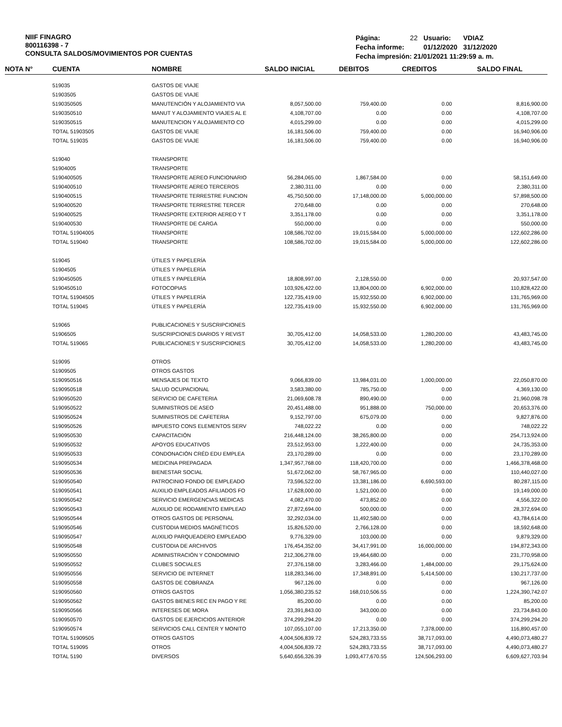NIIF FINAGRO
800116398 - 7
CONSULTA SALDOS/MOVIMIENTOS POR CUENTAS
| Página: | 22 | Usuario: | VDIAZ |
| Fecha informe: | | 01/12/2020 | 31/12/2020 |
| Fecha impresión: 21/01/2021 11:29:59 a. m. | | | |
| NOTA N° | CUENTA | NOMBRE | SALDO INICIAL | DEBITOS | CREDITOS | SALDO FINAL |
| --- | --- | --- | --- | --- | --- | --- |
| | 519035 | GASTOS DE VIAJE | | | | |
| | 51903505 | GASTOS DE VIAJE | | | | |
| | 5190350505 | MANUTENCIÓN Y ALOJAMIENTO VIA | 8,057,500.00 | 759,400.00 | 0.00 | 8,816,900.00 |
| | 5190350510 | MANUT Y ALOJAMIENTO VIAJES AL E | 4,108,707.00 | 0.00 | 0.00 | 4,108,707.00 |
| | 5190350515 | MANUTENCION Y ALOJAMIENTO CO | 4,015,299.00 | 0.00 | 0.00 | 4,015,299.00 |
| | TOTAL 51903505 | GASTOS DE VIAJE | 16,181,506.00 | 759,400.00 | 0.00 | 16,940,906.00 |
| | TOTAL 519035 | GASTOS DE VIAJE | 16,181,506.00 | 759,400.00 | 0.00 | 16,940,906.00 |
| | 519040 | TRANSPORTE | | | | |
| | 51904005 | TRANSPORTE | | | | |
| | 5190400505 | TRANSPORTE AEREO FUNCIONARIO | 56,284,065.00 | 1,867,584.00 | 0.00 | 58,151,649.00 |
| | 5190400510 | TRANSPORTE AEREO TERCEROS | 2,380,311.00 | 0.00 | 0.00 | 2,380,311.00 |
| | 5190400515 | TRANSPORTE TERRESTRE FUNCION | 45,750,500.00 | 17,148,000.00 | 5,000,000.00 | 57,898,500.00 |
| | 5190400520 | TRANSPORTE TERRESTRE TERCER | 270,648.00 | 0.00 | 0.00 | 270,648.00 |
| | 5190400525 | TRANSPORTE EXTERIOR AEREO Y T | 3,351,178.00 | 0.00 | 0.00 | 3,351,178.00 |
| | 5190400530 | TRANSPORTE DE CARGA | 550,000.00 | 0.00 | 0.00 | 550,000.00 |
| | TOTAL 51904005 | TRANSPORTE | 108,586,702.00 | 19,015,584.00 | 5,000,000.00 | 122,602,286.00 |
| | TOTAL 519040 | TRANSPORTE | 108,586,702.00 | 19,015,584.00 | 5,000,000.00 | 122,602,286.00 |
| | 519045 | ÚTILES Y PAPELERÍA | | | | |
| | 51904505 | ÚTILES Y PAPELERÍA | | | | |
| | 5190450505 | ÚTILES Y PAPELERÍA | 18,808,997.00 | 2,128,550.00 | 0.00 | 20,937,547.00 |
| | 5190450510 | FOTOCOPIAS | 103,926,422.00 | 13,804,000.00 | 6,902,000.00 | 110,828,422.00 |
| | TOTAL 51904505 | ÚTILES Y PAPELERÍA | 122,735,419.00 | 15,932,550.00 | 6,902,000.00 | 131,765,969.00 |
| | TOTAL 519045 | ÚTILES Y PAPELERÍA | 122,735,419.00 | 15,932,550.00 | 6,902,000.00 | 131,765,969.00 |
| | 519065 | PUBLICACIONES Y SUSCRIPCIONES | | | | |
| | 51906505 | SUSCRIPCIONES DIARIOS Y REVIST | 30,705,412.00 | 14,058,533.00 | 1,280,200.00 | 43,483,745.00 |
| | TOTAL 519065 | PUBLICACIONES Y SUSCRIPCIONES | 30,705,412.00 | 14,058,533.00 | 1,280,200.00 | 43,483,745.00 |
| | 519095 | OTROS | | | | |
| | 51909505 | OTROS GASTOS | | | | |
| | 5190950516 | MENSAJES DE TEXTO | 9,066,839.00 | 13,984,031.00 | 1,000,000.00 | 22,050,870.00 |
| | 5190950518 | SALUD OCUPACIONAL | 3,583,380.00 | 785,750.00 | 0.00 | 4,369,130.00 |
| | 5190950520 | SERVICIO DE CAFETERIA | 21,069,608.78 | 890,490.00 | 0.00 | 21,960,098.78 |
| | 5190950522 | SUMINISTROS DE ASEO | 20,451,488.00 | 951,888.00 | 750,000.00 | 20,653,376.00 |
| | 5190950524 | SUMINISTROS DE CAFETERIA | 9,152,797.00 | 675,079.00 | 0.00 | 9,827,876.00 |
| | 5190950526 | IMPUESTO CONS ELEMENTOS SERV | 748,022.22 | 0.00 | 0.00 | 748,022.22 |
| | 5190950530 | CAPACITACIÓN | 216,448,124.00 | 38,265,800.00 | 0.00 | 254,713,924.00 |
| | 5190950532 | APOYOS EDUCATIVOS | 23,512,953.00 | 1,222,400.00 | 0.00 | 24,735,353.00 |
| | 5190950533 | CONDONACIÓN CRÉD EDU EMPLEA | 23,170,289.00 | 0.00 | 0.00 | 23,170,289.00 |
| | 5190950534 | MEDICINA PREPAGADA | 1,347,957,768.00 | 118,420,700.00 | 0.00 | 1,466,378,468.00 |
| | 5190950536 | BIENESTAR SOCIAL | 51,672,062.00 | 58,767,965.00 | 0.00 | 110,440,027.00 |
| | 5190950540 | PATROCINIO FONDO DE EMPLEADO | 73,596,522.00 | 13,381,186.00 | 6,690,593.00 | 80,287,115.00 |
| | 5190950541 | AUXILIO EMPLEADOS AFILIADOS FO | 17,628,000.00 | 1,521,000.00 | 0.00 | 19,149,000.00 |
| | 5190950542 | SERVICIO EMERGENCIAS MEDICAS | 4,082,470.00 | 473,852.00 | 0.00 | 4,556,322.00 |
| | 5190950543 | AUXILIO DE RODAMIENTO EMPLEAD | 27,872,694.00 | 500,000.00 | 0.00 | 28,372,694.00 |
| | 5190950544 | OTROS GASTOS DE PERSONAL | 32,292,034.00 | 11,492,580.00 | 0.00 | 43,784,614.00 |
| | 5190950546 | CUSTODIA MEDIOS MAGNÉTICOS | 15,826,520.00 | 2,766,128.00 | 0.00 | 18,592,648.00 |
| | 5190950547 | AUXILIO PARQUEADERO EMPLEADO | 9,776,329.00 | 103,000.00 | 0.00 | 9,879,329.00 |
| | 5190950548 | CUSTODIA DE ARCHIVOS | 176,454,352.00 | 34,417,991.00 | 16,000,000.00 | 194,872,343.00 |
| | 5190950550 | ADMINISTRACIÓN Y CONDOMINIO | 212,306,278.00 | 19,464,680.00 | 0.00 | 231,770,958.00 |
| | 5190950552 | CLUBES SOCIALES | 27,376,158.00 | 3,283,466.00 | 1,484,000.00 | 29,175,624.00 |
| | 5190950556 | SERVICIO DE INTERNET | 118,283,346.00 | 17,348,891.00 | 5,414,500.00 | 130,217,737.00 |
| | 5190950558 | GASTOS DE COBRANZA | 967,126.00 | 0.00 | 0.00 | 967,126.00 |
| | 5190950560 | OTROS GASTOS | 1,056,380,235.52 | 168,010,506.55 | 0.00 | 1,224,390,742.07 |
| | 5190950562 | GASTOS BIENES REC EN PAGO Y RE | 85,200.00 | 0.00 | 0.00 | 85,200.00 |
| | 5190950566 | INTERESES DE MORA | 23,391,843.00 | 343,000.00 | 0.00 | 23,734,843.00 |
| | 5190950570 | GASTOS DE EJERCICIOS ANTERIOR | 374,299,294.20 | 0.00 | 0.00 | 374,299,294.20 |
| | 5190950574 | SERVICIOS CALL CENTER Y MONITO | 107,055,107.00 | 17,213,350.00 | 7,378,000.00 | 116,890,457.00 |
| | TOTAL 51909505 | OTROS GASTOS | 4,004,506,839.72 | 524,283,733.55 | 38,717,093.00 | 4,490,073,480.27 |
| | TOTAL 519095 | OTROS | 4,004,506,839.72 | 524,283,733.55 | 38,717,093.00 | 4,490,073,480.27 |
| | TOTAL 5190 | DIVERSOS | 5,640,656,326.39 | 1,093,477,670.55 | 124,506,293.00 | 6,609,627,703.94 |